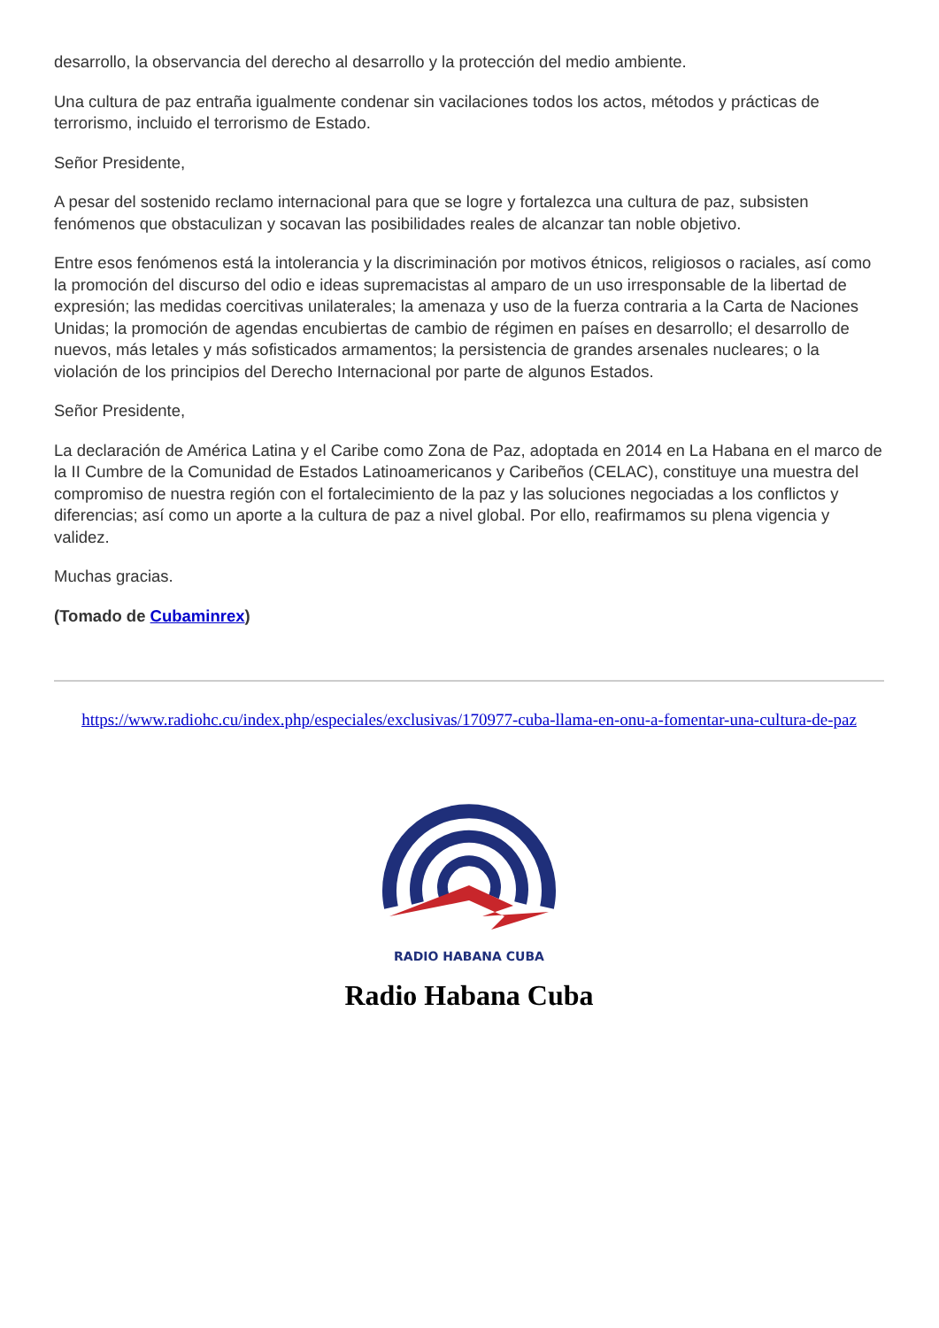desarrollo, la observancia del derecho al desarrollo y la protección del medio ambiente.
Una cultura de paz entraña igualmente condenar sin vacilaciones todos los actos, métodos y prácticas de terrorismo, incluido el terrorismo de Estado.
Señor Presidente,
A pesar del sostenido reclamo internacional para que se logre y fortalezca una cultura de paz, subsisten fenómenos que obstaculizan y socavan las posibilidades reales de alcanzar tan noble objetivo.
Entre esos fenómenos está la intolerancia y la discriminación por motivos étnicos, religiosos o raciales, así como la promoción del discurso del odio e ideas supremacistas al amparo de un uso irresponsable de la libertad de expresión; las medidas coercitivas unilaterales; la amenaza y uso de la fuerza contraria a la Carta de Naciones Unidas; la promoción de agendas encubiertas de cambio de régimen en países en desarrollo; el desarrollo de nuevos, más letales y más sofisticados armamentos; la persistencia de grandes arsenales nucleares; o la violación de los principios del Derecho Internacional por parte de algunos Estados.
Señor Presidente,
La declaración de América Latina y el Caribe como Zona de Paz, adoptada en 2014 en La Habana en el marco de la II Cumbre de la Comunidad de Estados Latinoamericanos y Caribeños (CELAC), constituye una muestra del compromiso de nuestra región con el fortalecimiento de la paz y las soluciones negociadas a los conflictos y diferencias; así como un aporte a la cultura de paz a nivel global. Por ello, reafirmamos su plena vigencia y validez.
Muchas gracias.
(Tomado de Cubaminrex)
https://www.radiohc.cu/index.php/especiales/exclusivas/170977-cuba-llama-en-onu-a-fomentar-una-cultura-de-paz
RADIO HABANA CUBA
Radio Habana Cuba